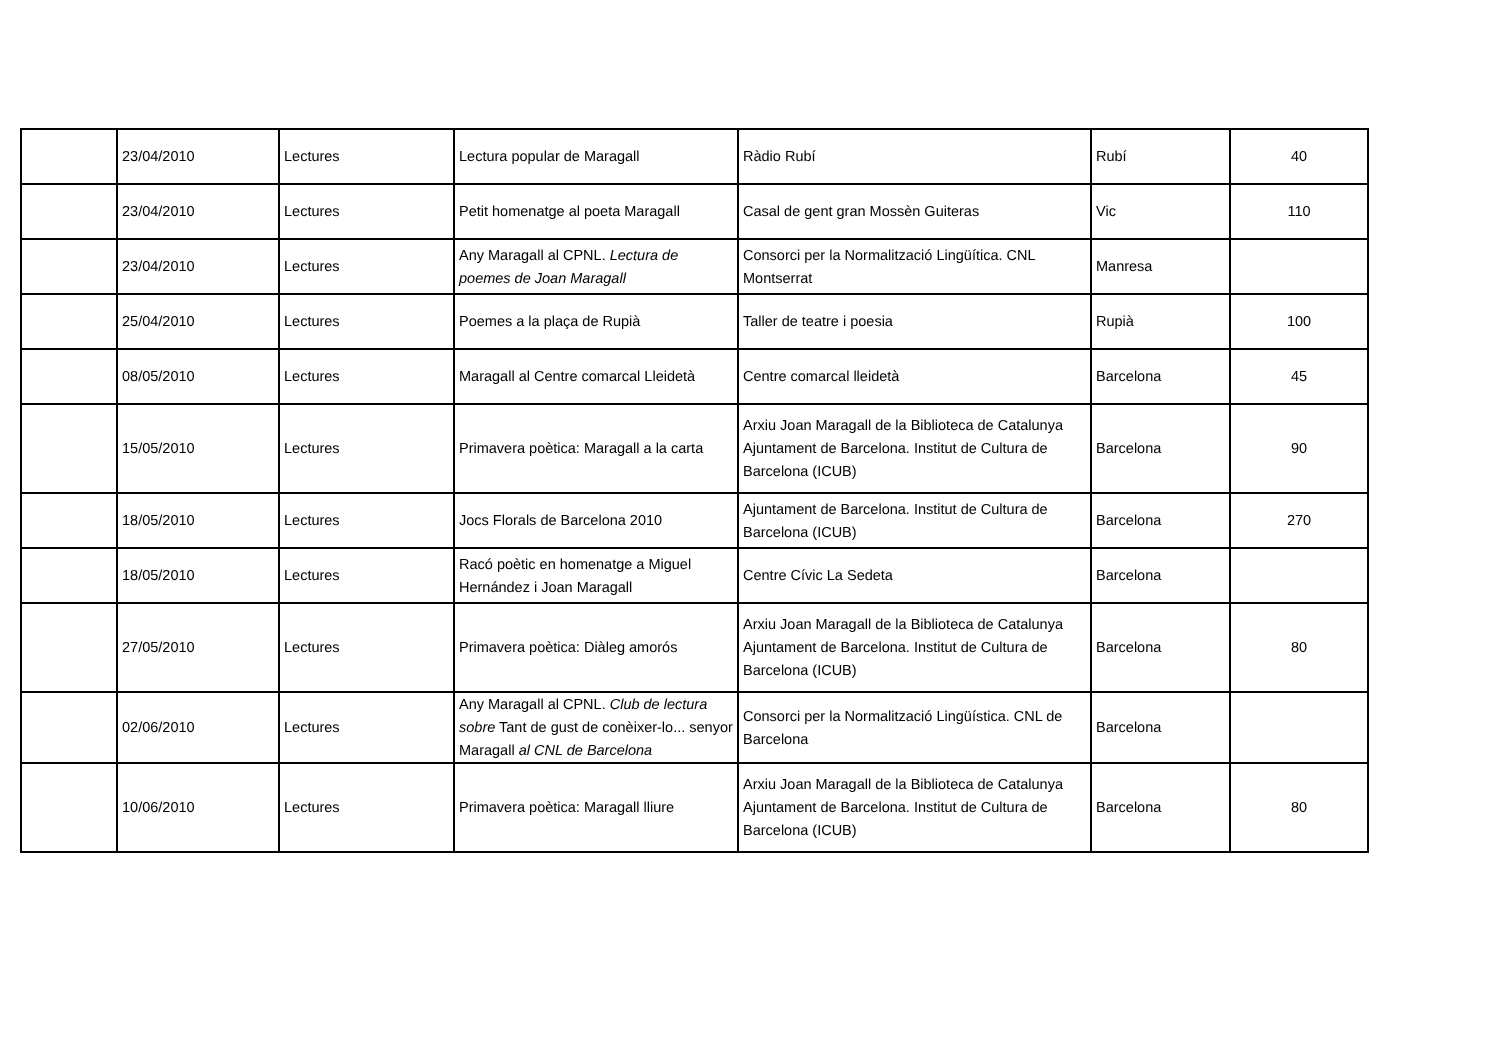| | 23/04/2010 | Lectures | Lectura popular de Maragall | Ràdio Rubí | Rubí | 40 |
| | 23/04/2010 | Lectures | Petit homenatge al poeta Maragall | Casal de gent gran Mossèn Guiteras | Vic | 110 |
| | 23/04/2010 | Lectures | Any Maragall al CPNL. Lectura de poemes de Joan Maragall | Consorci per la Normalització Lingüítica. CNL Montserrat | Manresa | |
| | 25/04/2010 | Lectures | Poemes a la plaça de Rupià | Taller de teatre i poesia | Rupià | 100 |
| | 08/05/2010 | Lectures | Maragall al Centre comarcal Lleidetà | Centre comarcal lleidetà | Barcelona | 45 |
| | 15/05/2010 | Lectures | Primavera poètica: Maragall a la carta | Arxiu Joan Maragall de la Biblioteca de Catalunya Ajuntament de Barcelona. Institut de Cultura de Barcelona (ICUB) | Barcelona | 90 |
| | 18/05/2010 | Lectures | Jocs Florals de Barcelona 2010 | Ajuntament de Barcelona. Institut de Cultura de Barcelona (ICUB) | Barcelona | 270 |
| | 18/05/2010 | Lectures | Racó poètic en homenatge a Miguel Hernández i Joan Maragall | Centre Cívic La Sedeta | Barcelona | |
| | 27/05/2010 | Lectures | Primavera poètica: Diàleg amorós | Arxiu Joan Maragall de la Biblioteca de Catalunya Ajuntament de Barcelona. Institut de Cultura de Barcelona (ICUB) | Barcelona | 80 |
| | 02/06/2010 | Lectures | Any Maragall al CPNL. Club de lectura sobre Tant de gust de conèixer-lo... senyor Maragall al CNL de Barcelona | Consorci per la Normalització Lingüística. CNL de Barcelona | Barcelona | |
| | 10/06/2010 | Lectures | Primavera poètica: Maragall lliure | Arxiu Joan Maragall de la Biblioteca de Catalunya Ajuntament de Barcelona. Institut de Cultura de Barcelona (ICUB) | Barcelona | 80 |